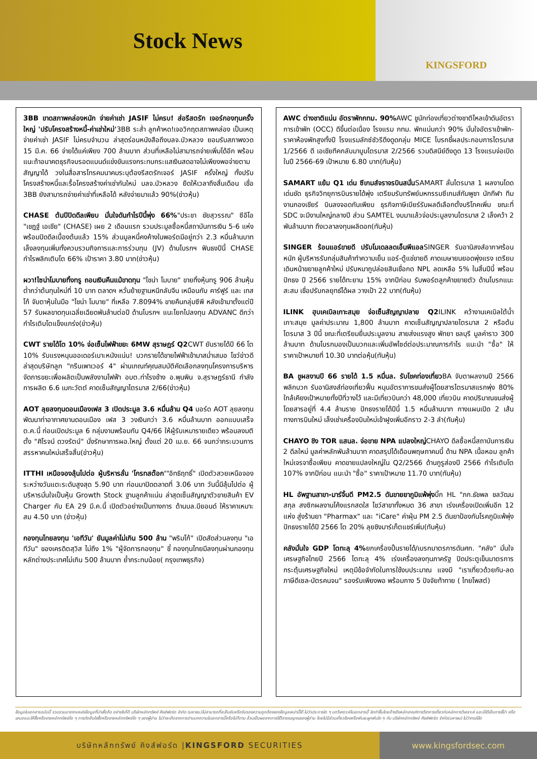Stock News
KINGSFORD
3BB ขาดสภาพคล่องหนัก จ่ายค่าเช่า JASIF ไม่ครบ! ส่อรีสตรัก เจอร์กองทุนครั้งใหญ่ 'ปรับโครงสร้างหนี้-ค่าเช่าใหม่'3BB ระส่ำ ลูกค้าหด!เจอวิกฤตสภาพคล่อง เป็นเหตุจ่ายค่าเช่า JASIF ไม่ครบจำนวน ล่าสุดร่อนหนังสือถึงบลจ.บัวหลวง ยอมรับสภาพงวด 15 มี.ค. 66 จ่ายได้แค่เพียง 700 ล้านบาท ส่วนที่เหลือไม่สามารถจ่ายเพิ่มได้อีก พร้อมแนะถ้าอนาคตธุรกิจบรอดแบนด์แข่งขันแรงกระทบกระแสเงินสดอาจไม่เพียงพอจ่ายตามสัญญาได้ วงในสื่อสารโทรคมนาคมระบุต้องรีสตรักเจอร์ JASIF ครั้งใหญ่ ทั้งปรับโครงสร้างหนี้และรื้อโครงสร้างค่าเช่ากันใหม่ บลจ.บัวหลวง ยืดให้เวลาถึงสิ้นเดือน เชื่อ 3BB ยังสามารถจ่ายค่าเช่าที่เหลือได้ หลังจ่ายมาแล้ว 90%(ข่าวหุ้น)
CHASE ต้นปีปิดดีลเพียบ มั่นใจดันกำไรปีนี้พุ่ง 66%"ประชา ชัยสุวรรณ" ซีอีโอ "เชฎฐ์ เอเชีย" (CHASE) เผย 2 เดือนแรก รวมประมูลซื้อหนี้สถาบันการเงิน 5-6 แห่ง พร้อมปิดดีลเบื้องต้นแล้ว 15% ส่วนมูลหนี้คงค้างในพอร์ตมีอยู่กว่า 2.3 หมื่นล้านบาท เล็งลงทุนเพิ่มทั้งควบรวมกิจการและการร่วมทุน (JV) ด้านโบรกฯ ฟันธงปีนี้ CHASE กำไรพลิกเติบโต 66% เป้าราคา 3.80 บาท(ข่าวหุ้น)
ผวา!ไซน่าโมบายทิ้งทรู ถอนเงินคืนแม้ขาดทุน "ไชน่า โมบาย" ขายทิ้งหุ้นทรู 906 ล้านหุ้น ต่ำกว่าต้นทุนใหม่ที่ 10 บาท ตลาดฯ หวั่นย้ายฐานหนีกลับจีน เหมือนกับ คาร์ฟูร์ และ เทสโก้ จับตาหุ้นในมือ "ไชน่า โมบาย" ที่เหลือ 7.8094% ขายคืนกลุ่มซีพี หลังเข้ามาตั้งแต่ปี 57 รับผลขาดทุนเฉลี่ยเฉียดพันล้านต่อปี ด้านโบรกฯ แนะโยกไปลงทุน ADVANC ดีกว่ากำไรเติบโตแข็งแกร่ง(ข่าวหุ้น)
CWT รายได้โต 10% จ่อเซ็นไฟฟ้าขยะ 6MW สุราษฎร์ Q2 CWT ยันรายได้ปี 66 โต 10% รับแรงหนุนออเดอร์เบาะหนังแน่น! บวกรายได้ขายไฟฟ้าเข้ามาสม่ำเสมอ โชว์ข่าวดีล่าสุดบริษัทลูก "กรีนเพาเวอร์ 4" ผ่านเกณฑ์คุณสมบัติคัดเลือกลงทุนโครงการบริหารจัดการขยะเพื่อผลิตเป็นพลังงานไฟฟ้า อบต.ท่าโรงช้าง อ.พุนพิน จ.สุราษฎร์ธานี กำลังการผลิต 6.6 เมกะวัตต์ คาดเซ็นสัญญาไตรมาส 2/66(ข่าวหุ้น)
AOT ลุยลงทุนดอนเมืองเฟส 3 เปิดประมูล 3.6 หมื่นล้าน Q4 บอร์ด AOT ลุยลงทุนพัฒนาท่าอากาศยานดอนเมือง เฟส 3 วงเงินกว่า 3.6 หมื่นล้านบาท ออกแบบเสร็จ ต.ค.นี้ ก่อนเปิดประมูล 6 กลุ่มงานพร้อมกัน Q4/66 ให้ผู้รับเหมารายเดียว พร้อมลงมติตั้ง "ศิโรจน์ ดวงรัตน์" นั่งรักษาการผอ.ใหญ่ ตั้งแต่ 20 เม.ย. 66 จนกว่ากระบวนการสรรหาคนใหม่เสร็จสิ้น(ข่าวหุ้น)
ITTHI เหนือจองลุ้นไปต่อ ผู้บริหารลั่น 'โกรทสต๊อก'"อิทธิฤทธิ์" เปิดตัวสวยเหนือจอง ระหว่างวันแตะระดับสูงสุด 5.90 บาท ก่อนมาปิดตลาดที่ 3.06 บาท วันนี้มีลุ้นไปต่อ ผู้บริหารมั่นใจเป็นหุ้น Growth Stock ฐานลูกค้าแน่น ล่าสุดเซ็นสัญญาตัวขายสินค้า EV Charger กับ EA 29 มี.ค.นี้ เปิดตัวอย่างเป็นทางการ ด้านบล.บียอนด์ ให้ราคาเหมาะสม 4.50 บาท (ข่าวหุ้น)
กองทุนไทยลงทุน 'เอทีวัน' ยันมูลค่าไม่เกิน 500 ล้าน "พริมโก้" เปิดสัดส่วนลงทุน "เอทีวัน" ของเครดิตสุวิส ไม่ถึง 1% "ผู้จัดการกองทุน" ชี้ กองทุนไทยมีลงทุนผ่านกองทุนหลักต่างประเทศไม่เกิน 500 ล้านบาท ย้ำกระทบน้อย( กรุงเทพธุรกิจ)
AWC ต่างชาติแน่น อัตราพักกทม. 90% AWC ชูนักท่องเที่ยวต่างชาติไหลเข้าดันอัตราการเข้าพัก (OCC) ดีขึ้นต่อเนื่อง โรงแรม กทม. พักแน่นกว่า 90% มั่นใจอัตราเข้าพัก-ราคาห้องพักสูงทั้งปี โรงแรมลักซ์ชัวรีดึงดูดกลุ่ม MICE โบรกชี้ผลประกอบการไตรมาส 1/2566 ดี เอเชียทีคกลับมาบูมไตรมาส 2/2566 รวมดิสนีย์ดึงดูด 13 โรงแรมจ่อเปิดในปี 2566-69 เป้าหมาย 6.80 บาท(ทันหุ้น)
SAMART แย้ม Q1 เด่น ซีเกมส์จราจรบินสนั่นSAMART ลั่นไตรมาส 1 ผลงานโดดเด่นชัด ธุรกิจวิทยุการบินรายได้พุ่ง เตรียมรับทรัพย์มหกรรมซีเกมส์กัมพูชา นักกีฬา ทีมงานกองเชียร์ บินลงจอดกันเพียบ ธุรกิจภาษีเบียร์รับผลดีเลือกตั้งบริโภคเพิ่ม ขณะที่ SDC จะมีงานใหญ่กลางปี ส่วน SAMTEL งบมาแล้วจ่อประมูลงานไตรมาส 2 เล็งคว้า 2 พันล้านบาท ถึงเวลาลงทุนผลิดอก(ทันหุ้น)
SINGER ร้อนแอร์ขายดี ปรับโมเดลลดเอ็นพีแอลSINGER รับอานิสงส์อากาศร้อนหนัก ผู้บริหารรับกลุ่มสินค้าทำความเย็น แอร์-ตู้แช่ขายดี คาดเมษายนยอดพุ่งแรง เตรียมเดินหน้าขยายลูกค้าใหม่ ปรับหมากูปล่อยสินเชื่อกด NPL ลดเหลือ 5% ในสิ้นปีนี้ พร้อมปักธง ปี 2566 รายได้ทะยาน 15% จากปีก่อน รับพอร์ตลูกค้าขยายตัว ด้านโบรกแนะสะสม เชื่อปรับกลยุทธ์ได้ผล วางเป้า 22 บาท(ทันหุ้น)
ILINK ฮุบเคเบิลเกาะสมุย จ่อเซ็นสัญญาปลาย Q2 ILINK คว้างานเคเบิลใต้น้ำ เกาะสมุย มูลค่าประมาณ 1,800 ล้านบาท คาดเซ็นสัญญาปลายไตรมาส 2 หรือต้นไตรมาส 3 ปีนี้ ขณะที่เตรียมยื่นประมูลงาน สายส่งแรงสูง พัทยา ชลบุรี มูลค่าราว 300 ล้านบาท ด้านโบรกมองเป็นบวกและเพิ่มอัพไซด์ต่อประมาณการกำไร แนะนำ "ซื้อ" ให้ราคาเป้าหมายที่ 10.30 บาทต่อหุ้น(ทันหุ้น)
BA ชูผลงานปี 66 รายได้ 1.5 หมื่นล. รับโชคท่องเที่ยวBA จับตาผลงานปี 2566 พลิกบวก รับอานิสงส์ท่องเที่ยวฟื้น หนุนอัตราการขนส่งผู้โดยสารไตรมาสแรกพุ่ง 80% ใกล้เคียงเป้าหมายทั้งปีที่วางไว้ และมีเที่ยวบินกว่า 48,000 เที่ยวบิน คาดปริมาณขนส่งผู้โดยสารอยู่ที่ 4.4 ล้านราย ปักธงรายได้ปีนี้ 1.5 หมื่นล้านบาท กางแผนเปิด 2 เส้นทางการบินใหม่ เล็งเช่าเครื่องบินใหม่เข้าฝูงเพิ่มอีกราว 2-3 ลำ(ทันหุ้น)
CHAYO ชิง TOR แสนล. จ่อขาย NPA แปลงใหญ่CHAYO ดีลซื้อหนี้สถาบันการเงิน 2 ดีลใหม่ มูลค่าหลักพันล้านบาท คาดสรุปได้เดือนพฤษภาคมนี้ ด้าน NPA เนื้อหอม ลูกค้าใหม่เจรจาซื้อเพียบ คาดขายแปลงใหญ่ใน Q2/2566 ด้านกูรูส่องปี 2566 กำไรเติบโต 107% จากปีก่อน แนะนำ "ซื้อ" ราคาเป้าหมาย 11.70 บาท(ทันหุ้น)
HL อัพฐานสาขา-มาร์จิ้นดี PM2.5 ดันขายยาภูมิแพ้พุ่งบิ๊ก HL "ภก.ธัชพล ชลวัฒนสกุล สงซิกผลงานโค้งแรกสดใส โชว์สาขาทั้งหมด 36 สาขา เร่งเครื่องเปิดเพิ่มอีก 12 แห่ง สู่งร้านยา "Pharmax" และ "iCare" ค่าฝุ่น PM 2.5 ดันยาป้องกันโรคภูมิแพ้พุ่ง ปักธงรายได้ปี 2566 โต 20% ลุยชิงมาร์เก็ตแชร์เพิ่ม(ทันหุ้น)
คลังมั่นใจ GDP โตทะลุ 4% ยกเครื่องปั้นรายได้/เบรกมาตรการดันศก. "คลัง" มั่นใจเศรษฐกิจไทยปี 2566 โตทะลุ 4% เร่งเครื่องลงทุนภาครัฐ ปิดประตูเข็นมาตรการกระตุ้นเศรษฐกิจใหม่ เหตุมีข้อจำกัดในการใช้งบประมาณ แจงมี "เราเที่ยวด้วยกัน-ลดภาษีดีเซล-บัตรคนจน" รองรับเพียงพอ พร้อมกาง 5 ปัจจัยท้าทาย ( ไทยโพสต์)
ข้อมูลในเอกสารฉบับนี้ รวบรวมมาจากแหล่งข้อมูลที่น่าเชื่อถือ อย่างไรก็ดี บริษัทหลักทรัพย์ คิงส์ฟอร์ด จำกัด (มหาชน)ไม่สามารถที่จะยืนยันหรือรับรองความถูกต้องของข้อมูลเหล่านี้ได้ ไม่ว่าประการใด ๆ บทวิเคราะห์ในเอกสารนี้ จัดทำขึ้นโดยอ้างอิงหลักเกณฑ์ทางวิชาการเกี่ยวกับหลักการวิเคราะห์ และมิได้เป็นการชี้นำ หรือเสนอแนะให้ซื้อหรือขายหลักทรัพย์ใด ๆ การตัดสินใจซื้อหรือขายหลักทรัพย์ใด ๆ ของผู้อ่าน ไม่ว่าจะเกิดจากการอ่านบทความในเอกสารนี้หรือไม่ก็ตาม ล้วนเป็นผลจากการใช้วิจารณญาณของผู้อ่าน โดยไม่มีส่วนเกี่ยวข้องหรือพันธะผูกพันใด ๆ กับ บริษัทหลักทรัพย์ คิงส์ฟอร์ด จำกัด(มหาชน) ไม่ว่ากรณีใด
บริษัทหลักทรัพย์ คิงส์ฟอร์ด | KINGSFORD SECURITIES www.kingsfordsec.com